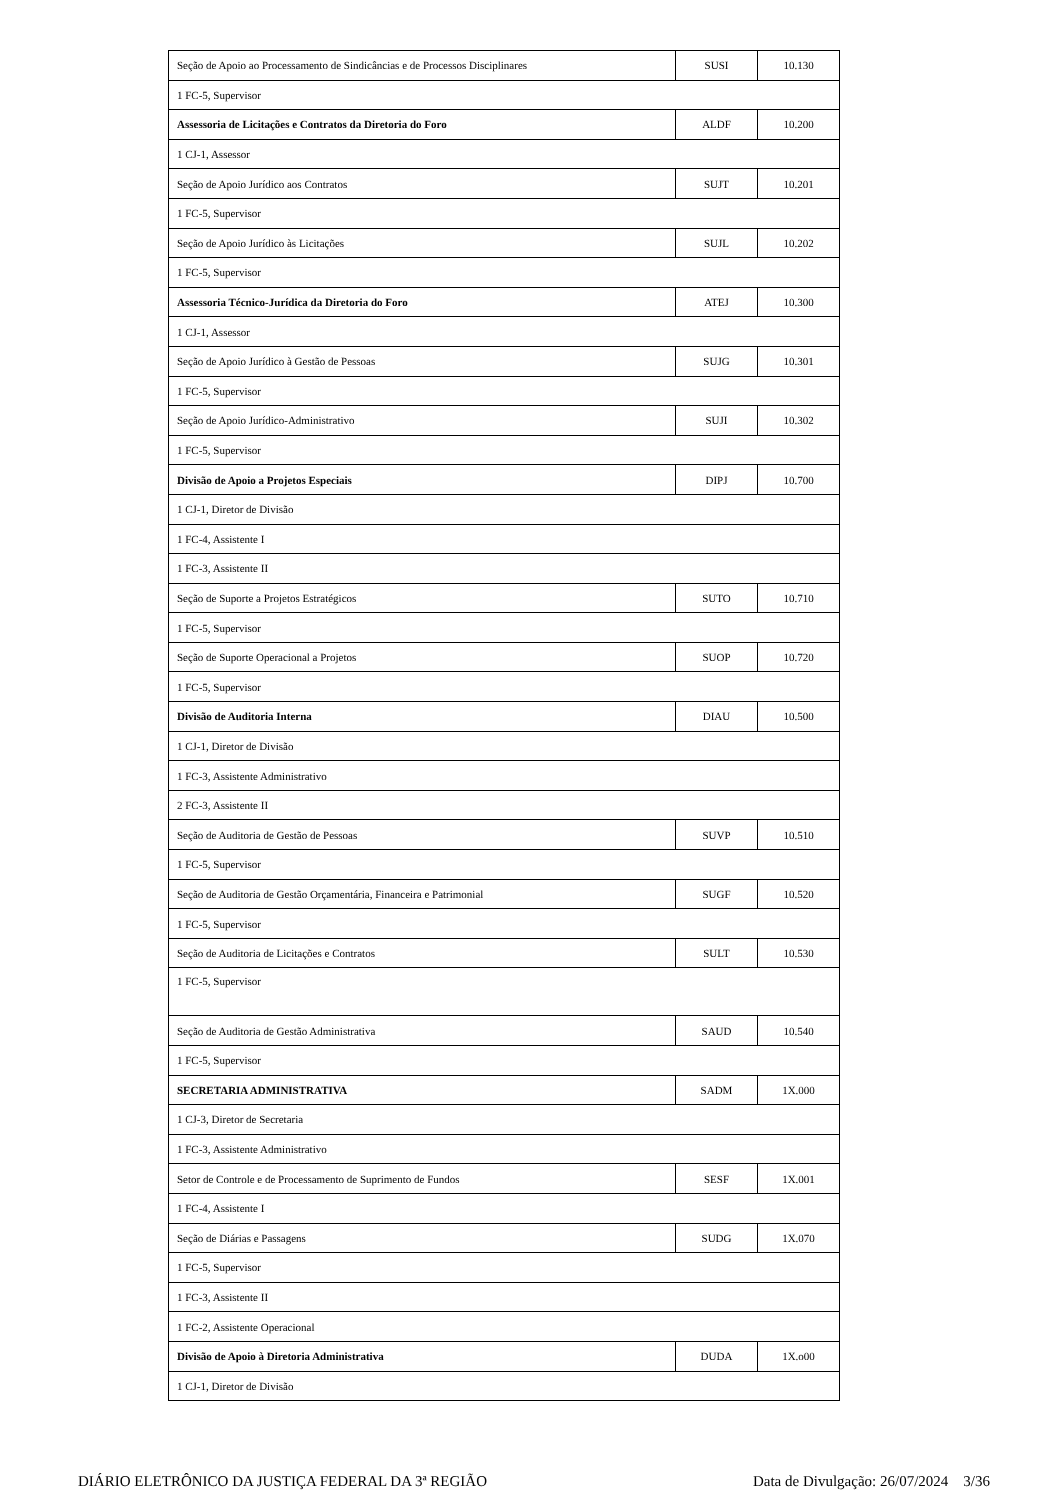| Seção de Apoio ao Processamento de Sindicâncias e de Processos Disciplinares | SUSI | 10.130 |
| 1 FC-5, Supervisor | | |
| Assessoria de Licitações e Contratos da Diretoria do Foro | ALDF | 10.200 |
| 1 CJ-1, Assessor | | |
| Seção de Apoio Jurídico aos Contratos | SUJT | 10.201 |
| 1 FC-5, Supervisor | | |
| Seção de Apoio Jurídico às Licitações | SUJL | 10.202 |
| 1 FC-5, Supervisor | | |
| Assessoria Técnico-Jurídica da Diretoria do Foro | ATEJ | 10.300 |
| 1 CJ-1, Assessor | | |
| Seção de Apoio Jurídico à Gestão de Pessoas | SUJG | 10.301 |
| 1 FC-5, Supervisor | | |
| Seção de Apoio Jurídico-Administrativo | SUJI | 10.302 |
| 1 FC-5, Supervisor | | |
| Divisão de Apoio a Projetos Especiais | DIPJ | 10.700 |
| 1 CJ-1, Diretor de Divisão | | |
| 1 FC-4, Assistente I | | |
| 1 FC-3, Assistente II | | |
| Seção de Suporte a Projetos Estratégicos | SUTO | 10.710 |
| 1 FC-5, Supervisor | | |
| Seção de Suporte Operacional a Projetos | SUOP | 10.720 |
| 1 FC-5, Supervisor | | |
| Divisão de Auditoria Interna | DIAU | 10.500 |
| 1 CJ-1, Diretor de Divisão | | |
| 1 FC-3, Assistente Administrativo | | |
| 2 FC-3, Assistente II | | |
| Seção de Auditoria de Gestão de Pessoas | SUVP | 10.510 |
| 1 FC-5, Supervisor | | |
| Seção de Auditoria de Gestão Orçamentária, Financeira e Patrimonial | SUGF | 10.520 |
| 1 FC-5, Supervisor | | |
| Seção de Auditoria de Licitações e Contratos | SULT | 10.530 |
| 1 FC-5, Supervisor | | |
| Seção de Auditoria de Gestão Administrativa | SAUD | 10.540 |
| 1 FC-5, Supervisor | | |
| SECRETARIA ADMINISTRATIVA | SADM | 1X.000 |
| 1 CJ-3, Diretor de Secretaria | | |
| 1 FC-3, Assistente Administrativo | | |
| Setor de Controle e de Processamento de Suprimento de Fundos | SESF | 1X.001 |
| 1 FC-4, Assistente I | | |
| Seção de Diárias e Passagens | SUDG | 1X.070 |
| 1 FC-5, Supervisor | | |
| 1 FC-3, Assistente II | | |
| 1 FC-2, Assistente Operacional | | |
| Divisão de Apoio à Diretoria Administrativa | DUDA | 1X.o00 |
| 1 CJ-1, Diretor de Divisão | | |
DIÁRIO ELETRÔNICO DA JUSTIÇA FEDERAL DA 3ª REGIÃO Data de Divulgação: 26/07/2024 3/36